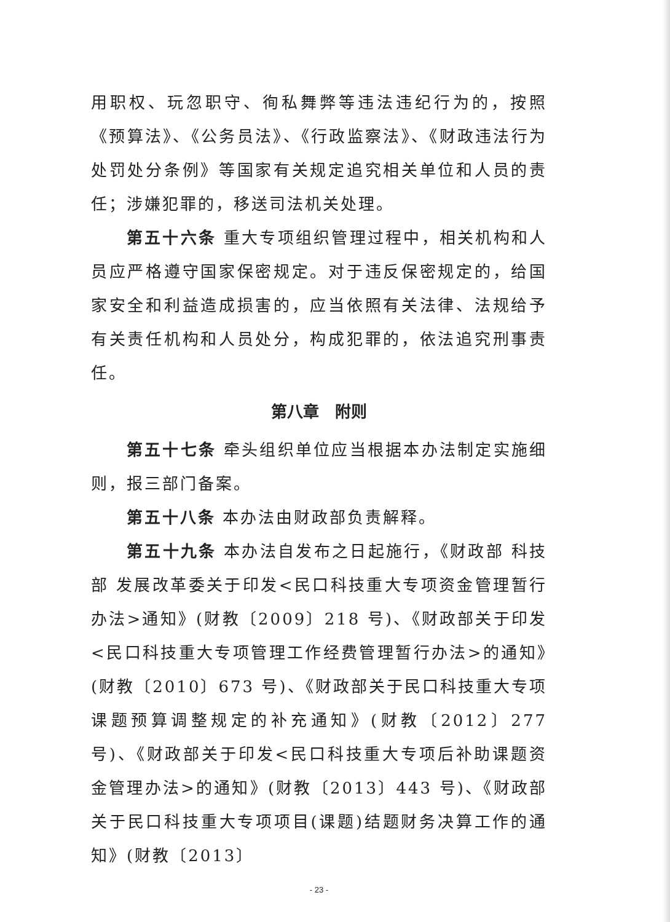用职权、玩忽职守、徇私舞弊等违法违纪行为的，按照《预算法》、《公务员法》、《行政监察法》、《财政违法行为处罚处分条例》等国家有关规定追究相关单位和人员的责任；涉嫌犯罪的，移送司法机关处理。
第五十六条 重大专项组织管理过程中，相关机构和人员应严格遵守国家保密规定。对于违反保密规定的，给国家安全和利益造成损害的，应当依照有关法律、法规给予有关责任机构和人员处分，构成犯罪的，依法追究刑事责任。
第八章　附则
第五十七条 牵头组织单位应当根据本办法制定实施细则，报三部门备案。
第五十八条 本办法由财政部负责解释。
第五十九条 本办法自发布之日起施行，《财政部 科技部 发展改革委关于印发<民口科技重大专项资金管理暂行办法>通知》(财教〔2009〕218 号)、《财政部关于印发<民口科技重大专项管理工作经费管理暂行办法>的通知》(财教〔2010〕673 号)、《财政部关于民口科技重大专项课题预算调整规定的补充通知》(财教〔2012〕277 号)、《财政部关于印发<民口科技重大专项后补助课题资金管理办法>的通知》(财教〔2013〕443 号)、《财政部关于民口科技重大专项项目(课题)结题财务决算工作的通知》(财教〔2013〕
- 23 -